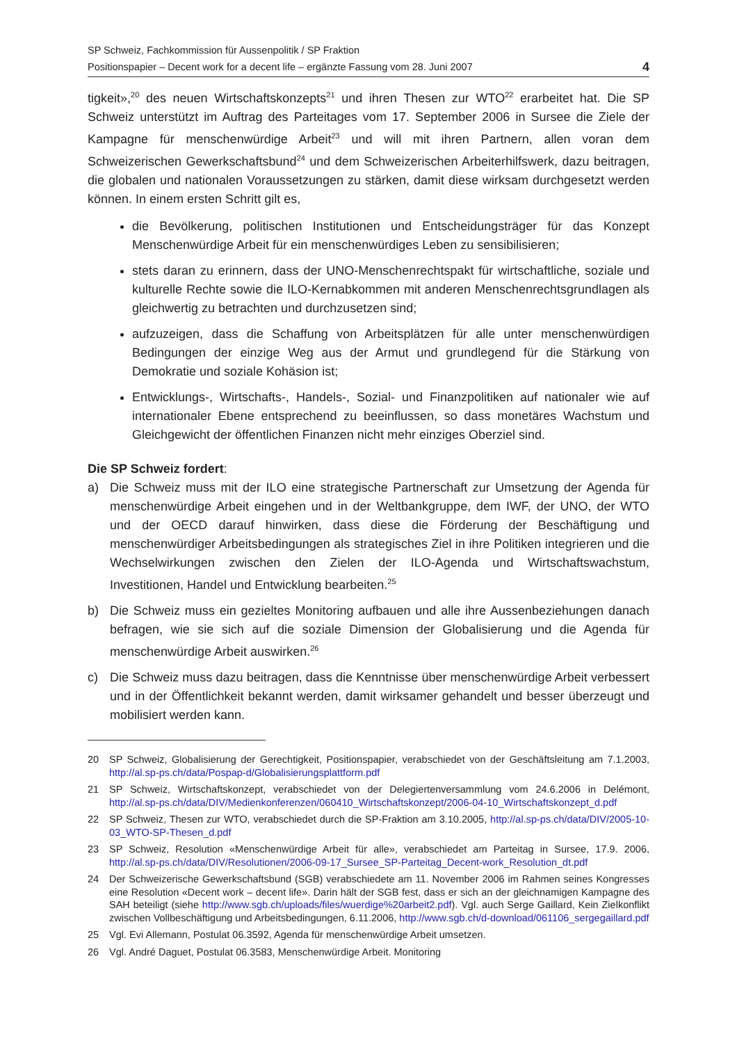SP Schweiz, Fachkommission für Aussenpolitik / SP Fraktion
Positionspapier – Decent work for a decent life – ergänzte Fassung vom 28. Juni 2007
4
tigkeit»,<sup>20</sup> des neuen Wirtschaftskonzepts<sup>21</sup> und ihren Thesen zur WTO<sup>22</sup> erarbeitet hat. Die SP Schweiz unterstützt im Auftrag des Parteitages vom 17. September 2006 in Sursee die Ziele der Kampagne für menschenwürdige Arbeit<sup>23</sup> und will mit ihren Partnern, allen voran dem Schweizerischen Gewerkschaftsbund<sup>24</sup> und dem Schweizerischen Arbeiterhilfswerk, dazu beitragen, die globalen und nationalen Voraussetzungen zu stärken, damit diese wirksam durchgesetzt werden können. In einem ersten Schritt gilt es,
die Bevölkerung, politischen Institutionen und Entscheidungsträger für das Konzept Menschenwürdige Arbeit für ein menschenwürdiges Leben zu sensibilisieren;
stets daran zu erinnern, dass der UNO-Menschenrechtspakt für wirtschaftliche, soziale und kulturelle Rechte sowie die ILO-Kernabkommen mit anderen Menschenrechtsgrundlagen als gleichwertig zu betrachten und durchzusetzen sind;
aufzuzeigen, dass die Schaffung von Arbeitsplätzen für alle unter menschenwürdigen Bedingungen der einzige Weg aus der Armut und grundlegend für die Stärkung von Demokratie und soziale Kohäsion ist;
Entwicklungs-, Wirtschafts-, Handels-, Sozial- und Finanzpolitiken auf nationaler wie auf internationaler Ebene entsprechend zu beeinflussen, so dass monetäres Wachstum und Gleichgewicht der öffentlichen Finanzen nicht mehr einziges Oberziel sind.
Die SP Schweiz fordert:
a) Die Schweiz muss mit der ILO eine strategische Partnerschaft zur Umsetzung der Agenda für menschenwürdige Arbeit eingehen und in der Weltbankgruppe, dem IWF, der UNO, der WTO und der OECD darauf hinwirken, dass diese die Förderung der Beschäftigung und menschenwürdiger Arbeitsbedingungen als strategisches Ziel in ihre Politiken integrieren und die Wechselwirkungen zwischen den Zielen der ILO-Agenda und Wirtschaftswachstum, Investitionen, Handel und Entwicklung bearbeiten.<sup>25</sup>
b) Die Schweiz muss ein gezieltes Monitoring aufbauen und alle ihre Aussenbeziehungen danach befragen, wie sie sich auf die soziale Dimension der Globalisierung und die Agenda für menschenwürdige Arbeit auswirken.<sup>26</sup>
c) Die Schweiz muss dazu beitragen, dass die Kenntnisse über menschenwürdige Arbeit verbessert und in der Öffentlichkeit bekannt werden, damit wirksamer gehandelt und besser überzeugt und mobilisiert werden kann.
20 SP Schweiz, Globalisierung der Gerechtigkeit, Positionspapier, verabschiedet von der Geschäftsleitung am 7.1.2003, http://al.sp-ps.ch/data/Pospap-d/Globalisierungsplattform.pdf
21 SP Schweiz, Wirtschaftskonzept, verabschiedet von der Delegiertenversammlung vom 24.6.2006 in Delémont, http://al.sp-ps.ch/data/DIV/Medienkonferenzen/060410_Wirtschaftskonzept/2006-04-10_Wirtschaftskonzept_d.pdf
22 SP Schweiz, Thesen zur WTO, verabschiedet durch die SP-Fraktion am 3.10.2005, http://al.sp-ps.ch/data/DIV/2005-10-03_WTO-SP-Thesen_d.pdf
23 SP Schweiz, Resolution «Menschenwürdige Arbeit für alle», verabschiedet am Parteitag in Sursee, 17.9. 2006, http://al.sp-ps.ch/data/DIV/Resolutionen/2006-09-17_Sursee_SP-Parteitag_Decent-work_Resolution_dt.pdf
24 Der Schweizerische Gewerkschaftsbund (SGB) verabschiedete am 11. November 2006 im Rahmen seines Kongresses eine Resolution «Decent work – decent life». Darin hält der SGB fest, dass er sich an der gleichnamigen Kampagne des SAH beteiligt (siehe http://www.sgb.ch/uploads/files/wuerdige%20arbeit2.pdf). Vgl. auch Serge Gaillard, Kein Zielkonflikt zwischen Vollbeschäftigung und Arbeitsbedingungen, 6.11.2006, http://www.sgb.ch/d-download/061106_sergegaillard.pdf
25 Vgl. Evi Allemann, Postulat 06.3592, Agenda für menschenwürdige Arbeit umsetzen.
26 Vgl. André Daguet, Postulat 06.3583, Menschenwürdige Arbeit. Monitoring